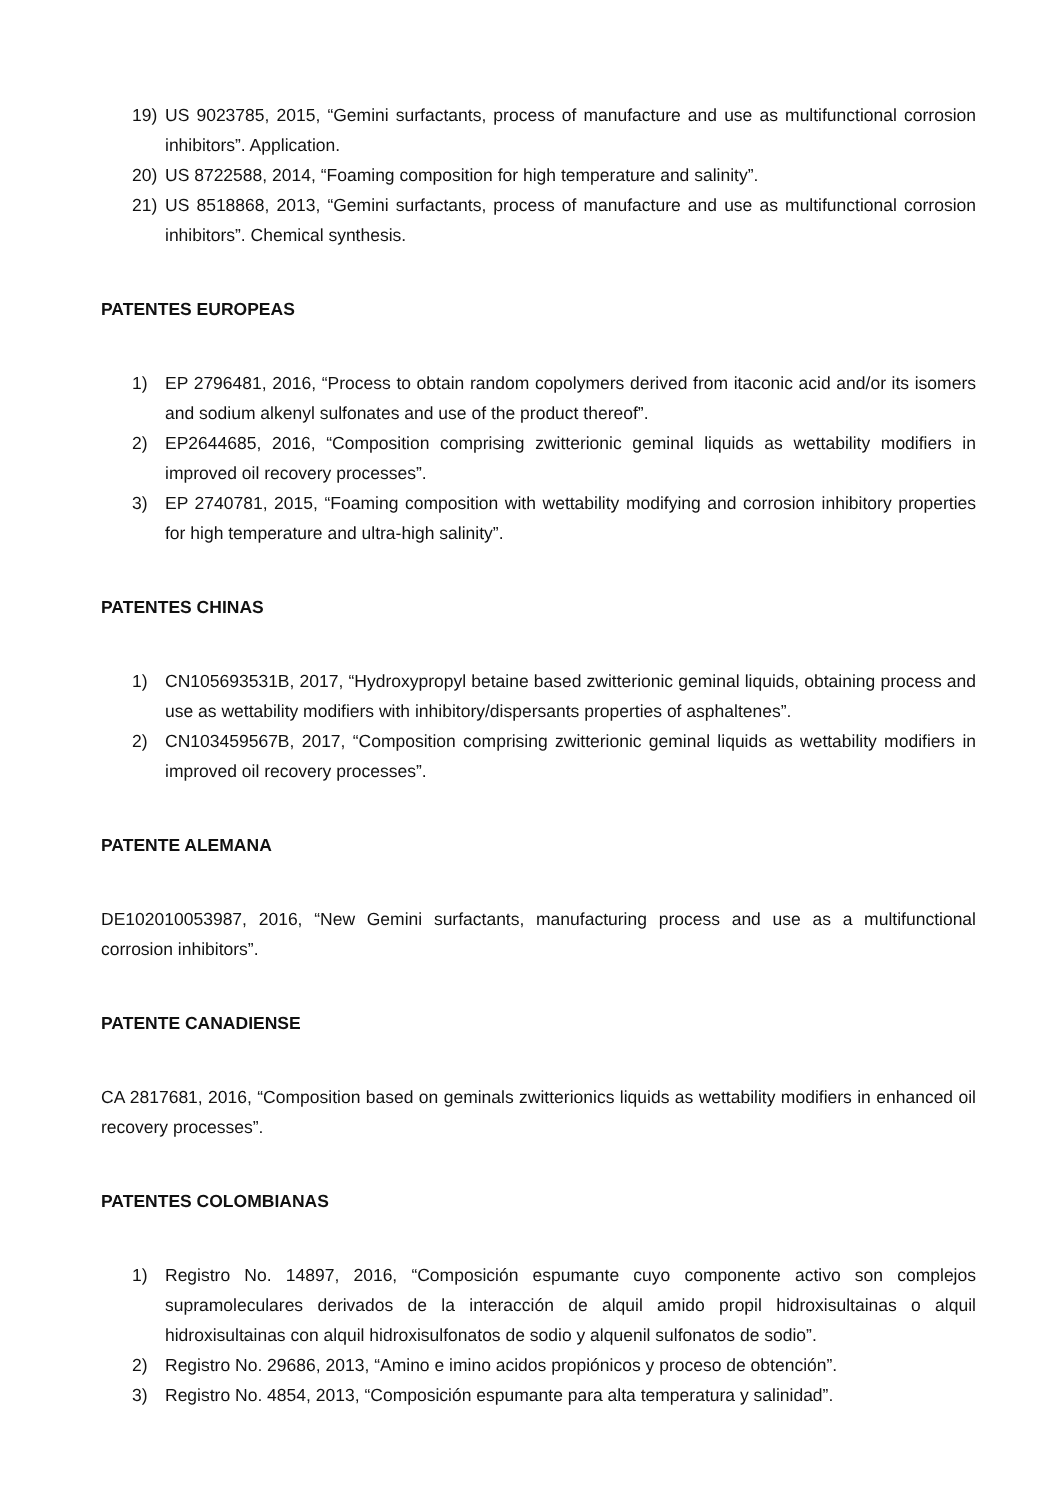19) US 9023785, 2015, “Gemini surfactants, process of manufacture and use as multifunctional corrosion inhibitors”. Application.
20) US 8722588, 2014, “Foaming composition for high temperature and salinity”.
21) US 8518868, 2013, “Gemini surfactants, process of manufacture and use as multifunctional corrosion inhibitors”. Chemical synthesis.
PATENTES EUROPEAS
1) EP 2796481, 2016, “Process to obtain random copolymers derived from itaconic acid and/or its isomers and sodium alkenyl sulfonates and use of the product thereof”.
2) EP2644685, 2016, “Composition comprising zwitterionic geminal liquids as wettability modifiers in improved oil recovery processes”.
3) EP 2740781, 2015, “Foaming composition with wettability modifying and corrosion inhibitory properties for high temperature and ultra-high salinity”.
PATENTES CHINAS
1) CN105693531B, 2017, “Hydroxypropyl betaine based zwitterionic geminal liquids, obtaining process and use as wettability modifiers with inhibitory/dispersants properties of asphaltenes”.
2) CN103459567B, 2017, “Composition comprising zwitterionic geminal liquids as wettability modifiers in improved oil recovery processes”.
PATENTE ALEMANA
DE102010053987, 2016, “New Gemini surfactants, manufacturing process and use as a multifunctional corrosion inhibitors”.
PATENTE CANADIENSE
CA 2817681, 2016, “Composition based on geminals zwitterionics liquids as wettability modifiers in enhanced oil recovery processes”.
PATENTES COLOMBIANAS
1) Registro No. 14897, 2016, “Composición espumante cuyo componente activo son complejos supramoleculares derivados de la interacción de alquil amido propil hidroxisultainas o alquil hidroxisultainas con alquil hidroxisulfonatos de sodio y alquenil sulfonatos de sodio”.
2) Registro No. 29686, 2013, “Amino e imino acidos propiónicos y proceso de obtención”.
3) Registro No. 4854, 2013, “Composición espumante para alta temperatura y salinidad”.